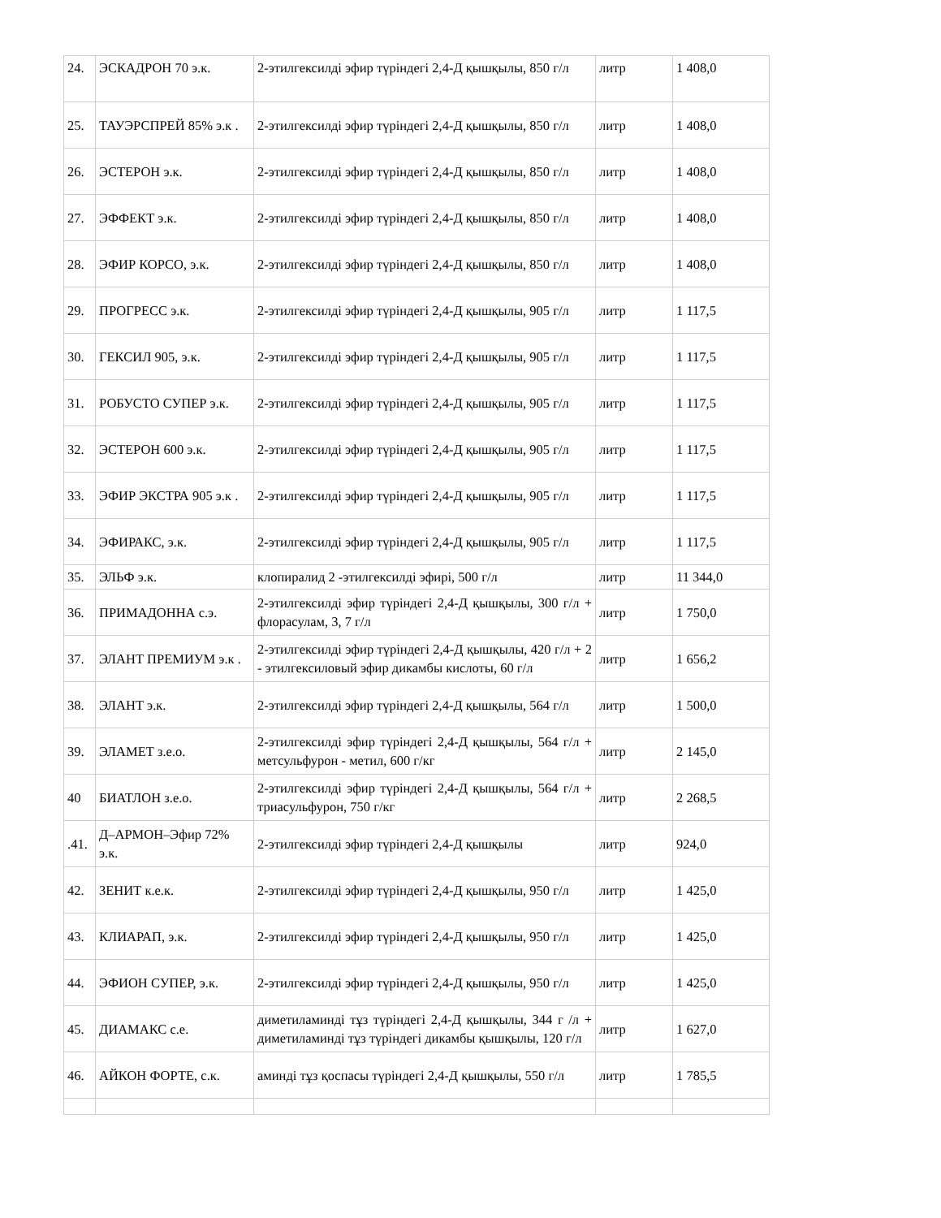| 24. | ЭСКАДРОН 70 э.к. | 2-этилгексилді эфир түріндегі 2,4-Д қышқылы, 850 г/л | литр | 1 408,0 |
| 25. | ТАУЭРСПРЕЙ 85% э.к . | 2-этилгексилді эфир түріндегі 2,4-Д қышқылы, 850 г/л | литр | 1 408,0 |
| 26. | ЭСТЕРОН э.к. | 2-этилгексилді эфир түріндегі 2,4-Д қышқылы, 850 г/л | литр | 1 408,0 |
| 27. | ЭФФЕКТ э.к. | 2-этилгексилді эфир түріндегі 2,4-Д қышқылы, 850 г/л | литр | 1 408,0 |
| 28. | ЭФИР КОРСО, э.к. | 2-этилгексилді эфир түріндегі 2,4-Д қышқылы, 850 г/л | литр | 1 408,0 |
| 29. | ПРОГРЕСС э.к. | 2-этилгексилді эфир түріндегі 2,4-Д қышқылы, 905 г/л | литр | 1 117,5 |
| 30. | ГЕКСИЛ 905, э.к. | 2-этилгексилді эфир түріндегі 2,4-Д қышқылы, 905 г/л | литр | 1 117,5 |
| 31. | РОБУСТО СУПЕР э.к. | 2-этилгексилді эфир түріндегі 2,4-Д қышқылы, 905 г/л | литр | 1 117,5 |
| 32. | ЭСТЕРОН 600 э.к. | 2-этилгексилді эфир түріндегі 2,4-Д қышқылы, 905 г/л | литр | 1 117,5 |
| 33. | ЭФИР ЭКСТРА 905 э.к . | 2-этилгексилді эфир түріндегі 2,4-Д қышқылы, 905 г/л | литр | 1 117,5 |
| 34. | ЭФИРАКС, э.к. | 2-этилгексилді эфир түріндегі 2,4-Д қышқылы, 905 г/л | литр | 1 117,5 |
| 35. | ЭЛЬФ э.к. | клопиралид 2 -этилгексилді эфирі, 500 г/л | литр | 11 344,0 |
| 36. | ПРИМАДОННА с.э. | 2-этилгексилді эфир түріндегі 2,4-Д қышқылы, 300 г/л + флорасулам, 3, 7 г/л | литр | 1 750,0 |
| 37. | ЭЛАНТ ПРЕМИУМ э.к . | 2-этилгексилді эфир түріндегі 2,4-Д қышқылы, 420 г/л + 2 - этилгексиловый эфир дикамбы кислоты, 60 г/л | литр | 1 656,2 |
| 38. | ЭЛАНТ э.к. | 2-этилгексилді эфир түріндегі 2,4-Д қышқылы, 564 г/л | литр | 1 500,0 |
| 39. | ЭЛАМЕТ з.е.о. | 2-этилгексилді эфир түріндегі 2,4-Д қышқылы, 564 г/л + метсульфурон - метил, 600 г/кг | литр | 2 145,0 |
| 40 | БИАТЛОН з.е.о. | 2-этилгексилді эфир түріндегі 2,4-Д қышқылы, 564 г/л + триасульфурон, 750 г/кг | литр | 2 268,5 |
| .41. | Д–АРМОН–Эфир 72% э.к. | 2-этилгексилді эфир түріндегі 2,4-Д қышқылы | литр | 924,0 |
| 42. | ЗЕНИТ к.е.к. | 2-этилгексилді эфир түріндегі 2,4-Д қышқылы, 950 г/л | литр | 1 425,0 |
| 43. | КЛИАРАП, э.к. | 2-этилгексилді эфир түріндегі 2,4-Д қышқылы, 950 г/л | литр | 1 425,0 |
| 44. | ЭФИОН СУПЕР, э.к. | 2-этилгексилді эфир түріндегі 2,4-Д қышқылы, 950 г/л | литр | 1 425,0 |
| 45. | ДИАМАКС с.е. | диметиламинді тұз түріндегі 2,4-Д қышқылы, 344 г /л + диметиламинді тұз түріндегі дикамбы қышқылы, 120 г/л | литр | 1 627,0 |
| 46. | АЙКОН ФОРТЕ, с.к. | аминді тұз қоспасы түріндегі 2,4-Д қышқылы, 550 г/л | литр | 1 785,5 |